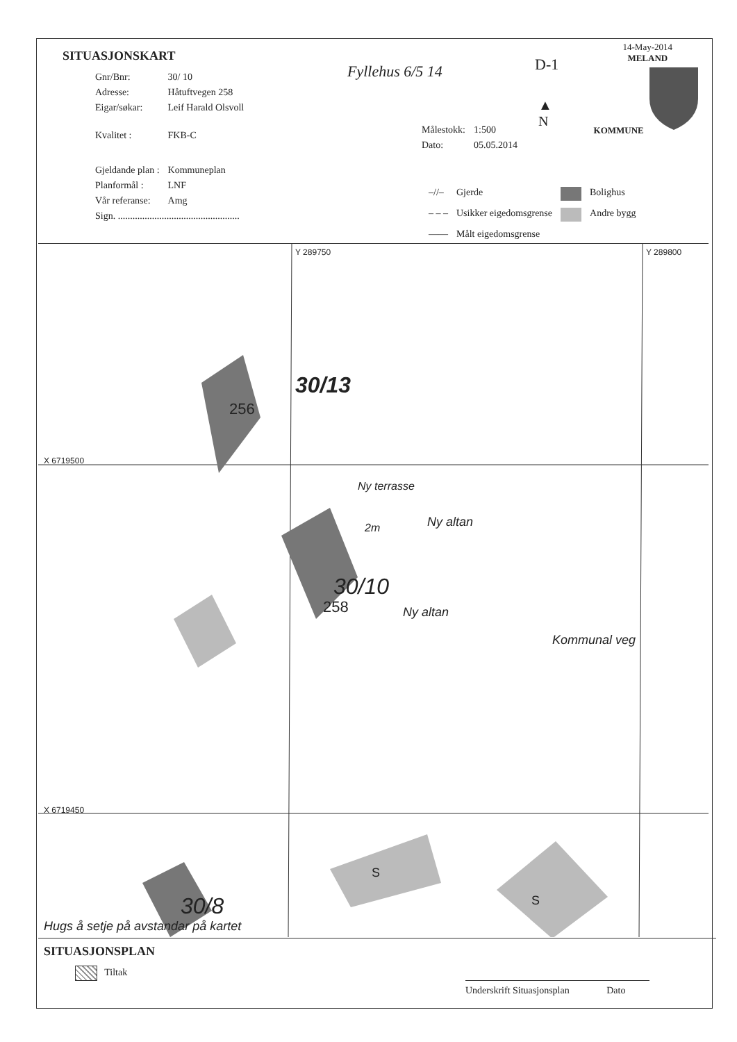SITUASJONSKART
14-May-2014
MELAND
KOMMUNE
| Gnr/Bnr: | 30/ 10 |
| Adresse: | Håtuftvegen 258 |
| Eigar/søkar: | Leif Harald Olsvoll |
| Kvalitet : | FKB-C |
| Gjeldande plan : | Kommuneplan |
| Planformål : | LNF |
| Vår referanse: | Amg |
| Sign. .................................................. | |
Fyllehus 6/5 14 D-1
▲
N
| Målestokk: | 1:500 |
| Dato: | 05.05.2014 |
| –//– | Gjerde | | Bolighus |
| – – – | Usikker eigedomsgrense | | Andre bygg |
| —— | Målt eigedomsgrense | | |
X 6719500
X 6719450
Y 289750 Y 289800
30/13
256
30/10
258
Ny terrasse
2m Ny altan
Ny altan
Kommunal veg
S
S
30/8
Hugs å setje på avstandar på kartet
SITUASJONSPLAN
Tiltak
Underskrift Situasjonsplan Dato